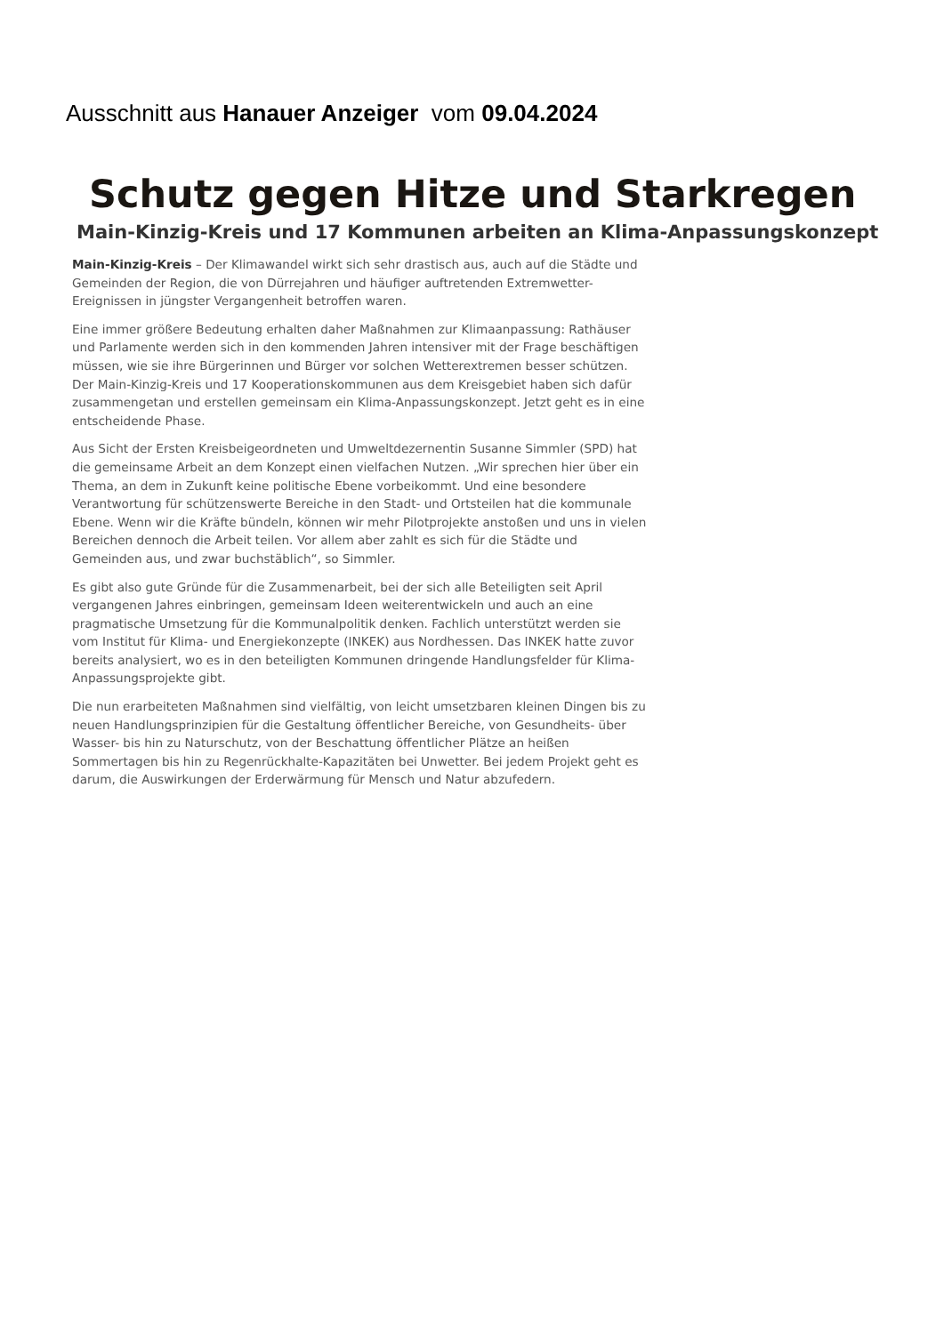Ausschnitt aus Hanauer Anzeiger vom 09.04.2024
Schutz gegen Hitze und Starkregen
Main-Kinzig-Kreis und 17 Kommunen arbeiten an Klima-Anpassungskonzept
Main-Kinzig-Kreis – Der Klimawandel wirkt sich sehr drastisch aus, auch auf die Städte und Gemeinden der Region, die von Dürrejahren und häufiger auftretenden Extremwetter-Ereignissen in jüngster Vergangenheit betroffen waren.
Eine immer größere Bedeutung erhalten daher Maßnahmen zur Klimaanpassung: Rathäuser und Parlamente werden sich in den kommenden Jahren intensiver mit der Frage beschäftigen müssen, wie sie ihre Bürgerinnen und Bürger vor solchen Wetterextremen besser schützen. Der Main-Kinzig-Kreis und 17 Kooperationskommunen aus dem Kreisgebiet haben sich dafür zusammengetan und erstellen gemeinsam ein Klima-Anpassungskonzept. Jetzt geht es in eine entscheidende Phase.
Aus Sicht der Ersten Kreisbeigeordneten und Umweltdezernentin Susanne Simmler (SPD) hat die gemeinsame Arbeit an dem Konzept einen vielfachen Nutzen. „Wir sprechen hier über ein Thema, an dem in Zukunft keine politische Ebene vorbeikommt. Und eine besondere Verantwortung für schützenswerte Bereiche in den Stadt- und Ortsteilen hat die kommunale Ebene. Wenn wir die Kräfte bündeln, können wir mehr Pilotprojekte anstoßen und uns in vielen Bereichen dennoch die Arbeit teilen. Vor allem aber zahlt es sich für die Städte und Gemeinden aus, und zwar buchstäblich“, so Simmler.
Es gibt also gute Gründe für die Zusammenarbeit, bei der sich alle Beteiligten seit April vergangenen Jahres einbringen, gemeinsam Ideen weiterentwickeln und auch an eine pragmatische Umsetzung für die Kommunalpolitik denken. Fachlich unterstützt werden sie vom Institut für Klima- und Energiekonzepte (INKEK) aus Nordhessen. Das INKEK hatte zuvor bereits analysiert, wo es in den beteiligten Kommunen dringende Handlungsfelder für Klima-Anpassungsprojekte gibt.
Die nun erarbeiteten Maßnahmen sind vielfältig, von leicht umsetzbaren kleinen Dingen bis zu neuen Handlungsprinzipien für die Gestaltung öffentlicher Bereiche, von Gesundheits- über Wasser- bis hin zu Naturschutz, von der Beschattung öffentlicher Plätze an heißen Sommertagen bis hin zu Regenrückhalte-Kapazitäten bei Unwetter. Bei jedem Projekt geht es darum, die Auswirkungen der Erderwärmung für Mensch und Natur abzufedern.